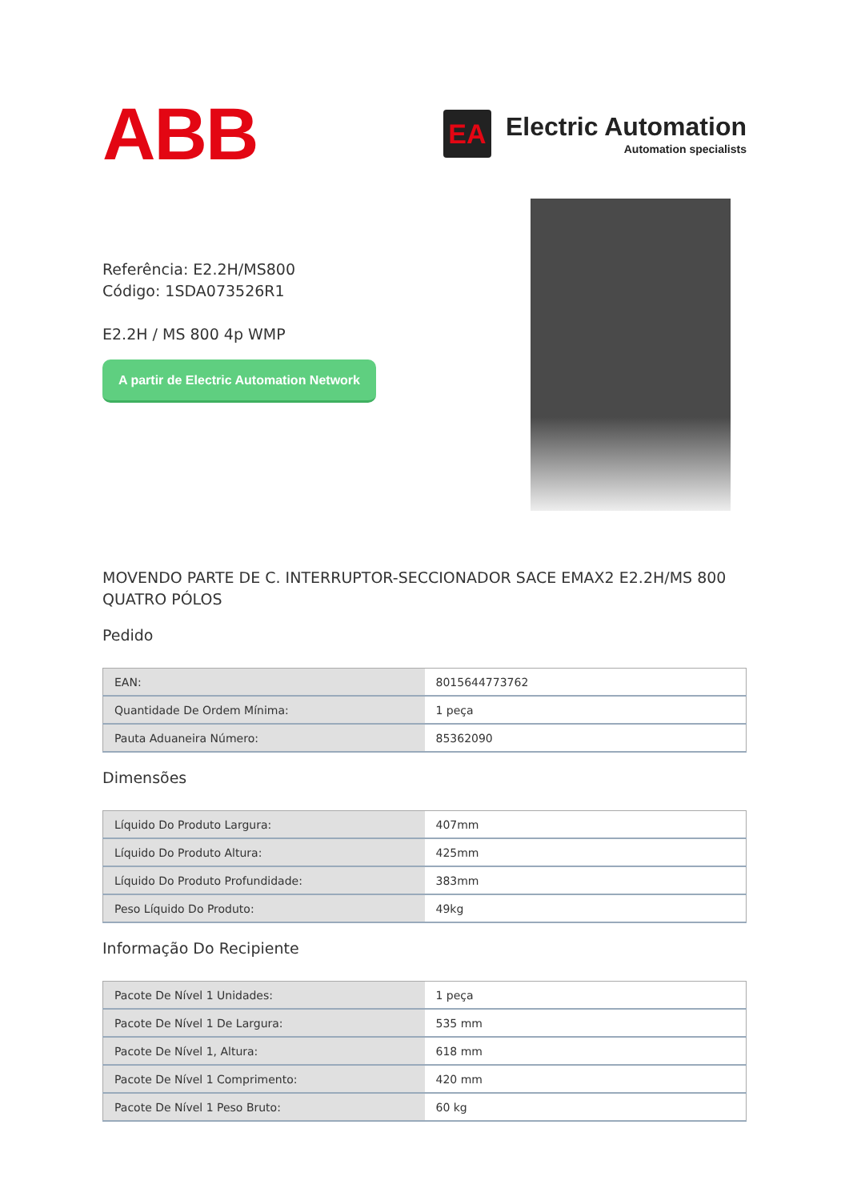ABB
EA
Electric Automation
Automation specialists
Referência: E2.2H/MS800
Código: 1SDA073526R1
E2.2H / MS 800 4p WMP
A partir de Electric Automation Network
MOVENDO PARTE DE C. INTERRUPTOR-SECCIONADOR SACE EMAX2 E2.2H/MS 800 QUATRO PÓLOS
Pedido
| EAN: | 8015644773762 |
| Quantidade De Ordem Mínima: | 1 peça |
| Pauta Aduaneira Número: | 85362090 |
Dimensões
| Líquido Do Produto Largura: | 407mm |
| Líquido Do Produto Altura: | 425mm |
| Líquido Do Produto Profundidade: | 383mm |
| Peso Líquido Do Produto: | 49kg |
Informação Do Recipiente
| Pacote De Nível 1 Unidades: | 1 peça |
| Pacote De Nível 1 De Largura: | 535 mm |
| Pacote De Nível 1, Altura: | 618 mm |
| Pacote De Nível 1 Comprimento: | 420 mm |
| Pacote De Nível 1 Peso Bruto: | 60 kg |